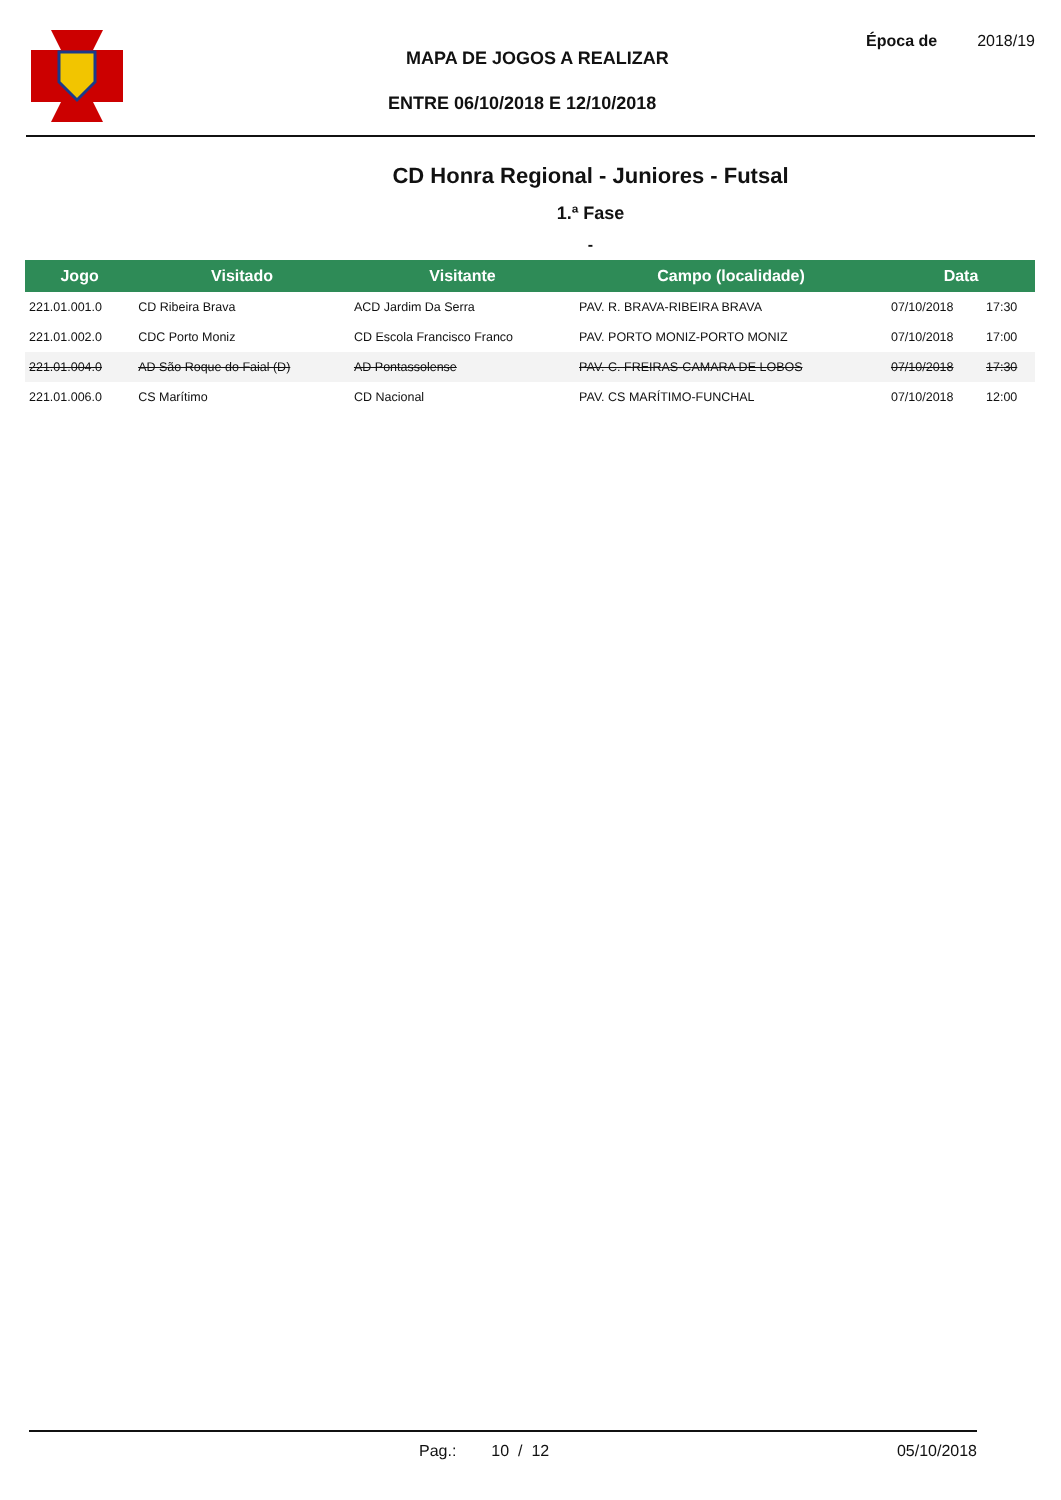MAPA DE JOGOS A REALIZAR
ENTRE 06/10/2018 E 12/10/2018
Época de 2018/19
CD Honra Regional - Juniores - Futsal
1.ª Fase
-
| Jogo | Visitado | Visitante | Campo (localidade) | Data | |
| --- | --- | --- | --- | --- | --- |
| 221.01.001.0 | CD Ribeira Brava | ACD Jardim Da Serra | PAV. R. BRAVA-RIBEIRA BRAVA | 07/10/2018 | 17:30 |
| 221.01.002.0 | CDC Porto Moniz | CD Escola Francisco Franco | PAV. PORTO MONIZ-PORTO MONIZ | 07/10/2018 | 17:00 |
| 221.01.004.0 | AD São Roque do Faial (D) | AD Pontassolense | PAV. C. FREIRAS-CAMARA DE LOBOS | 07/10/2018 | 17:30 |
| 221.01.006.0 | CS Marítimo | CD Nacional | PAV. CS MARÍTIMO-FUNCHAL | 07/10/2018 | 12:00 |
Pag.: 10 / 12 05/10/2018